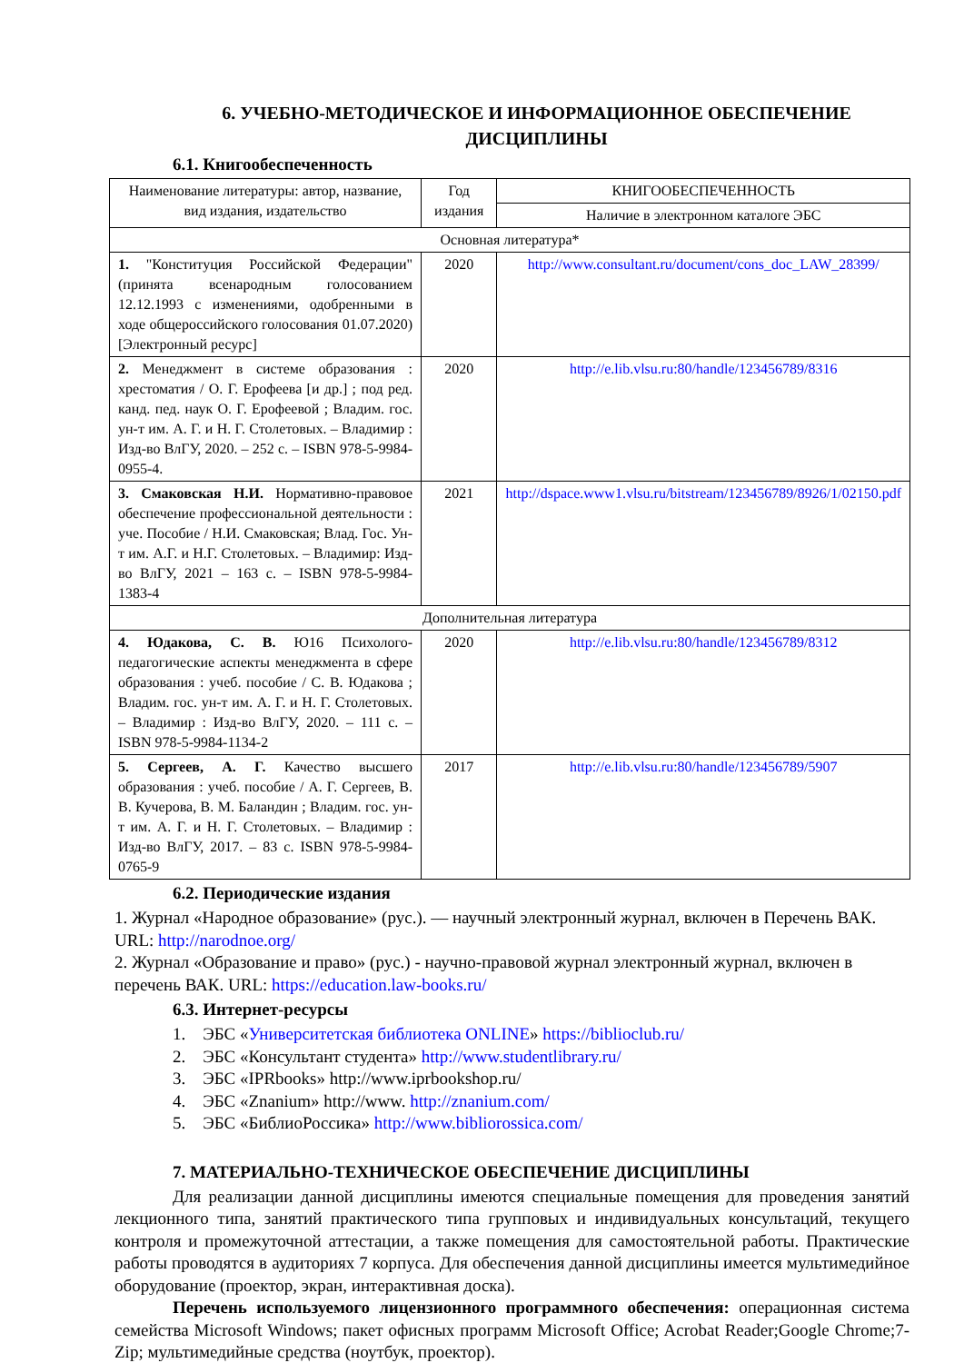6. УЧЕБНО-МЕТОДИЧЕСКОЕ И ИНФОРМАЦИОННОЕ ОБЕСПЕЧЕНИЕ ДИСЦИПЛИНЫ
6.1. Книгообеспеченность
| Наименование литературы: автор, название, вид издания, издательство | Год издания | КНИГООБЕСПЕЧЕННОСТЬ |
| --- | --- | --- |
| | | Наличие в электронном каталоге ЭБС |
| Основная литература* | | |
| 1. "Конституция Российской Федерации" (принята всенародным голосованием 12.12.1993 с изменениями, одобренными в ходе общероссийского голосования 01.07.2020) [Электронный ресурс] | 2020 | http://www.consultant.ru/document/cons_doc_LAW_28399/ |
| 2. Менеджмент в системе образования : хрестоматия / О. Г. Ерофеева [и др.] ; под ред. канд. пед. наук О. Г. Ерофеевой ; Владим. гос. ун-т им. А. Г. и Н. Г. Столетовых. – Владимир : Изд-во ВлГУ, 2020. – 252 с. – ISBN 978-5-9984-0955-4. | 2020 | http://e.lib.vlsu.ru:80/handle/123456789/8316 |
| 3. Смаковская Н.И. Нормативно-правовое обеспечение профессиональной деятельности : уче. Пособие / Н.И. Смаковская; Влад. Гос. Ун-т им. А.Г. и Н.Г. Столетовых. – Владимир: Изд-во ВлГУ, 2021 – 163 с. – ISBN 978-5-9984-1383-4 | 2021 | http://dspace.www1.vlsu.ru/bitstream/123456789/8926/1/02150.pdf |
| Дополнительная литература | | |
| 4. Юдакова, С. В. Ю16 Психолого-педагогические аспекты менеджмента в сфере образования : учеб. пособие / С. В. Юдакова ; Владим. гос. ун-т им. А. Г. и Н. Г. Столетовых. – Владимир : Изд-во ВлГУ, 2020. – 111 с. – ISBN 978-5-9984-1134-2 | 2020 | http://e.lib.vlsu.ru:80/handle/123456789/8312 |
| 5. Сергеев, А. Г. Качество высшего образования : учеб. пособие / А. Г. Сергеев, В. В. Кучерова, В. М. Баландин ; Владим. гос. ун-т им. А. Г. и Н. Г. Столетовых. – Владимир : Изд-во ВлГУ, 2017. – 83 с. ISBN 978-5-9984-0765-9 | 2017 | http://e.lib.vlsu.ru:80/handle/123456789/5907 |
6.2. Периодические издания
1. Журнал «Народное образование» (рус.). — научный электронный журнал, включен в Перечень ВАК. URL: http://narodnoe.org/
2. Журнал «Образование и право» (рус.) - научно-правовой журнал электронный журнал, включен в перечень ВАК. URL: https://education.law-books.ru/
6.3. Интернет-ресурсы
1. ЭБС «Университетская библиотека ONLINE» https://biblioclub.ru/
2. ЭБС «Консультант студента» http://www.studentlibrary.ru/
3. ЭБС «IPRbooks» http://www.iprbookshop.ru/
4. ЭБС «Znanium» http://www. http://znanium.com/
5. ЭБС «БиблиоРоссика» http://www.bibliorossica.com/
7. МАТЕРИАЛЬНО-ТЕХНИЧЕСКОЕ ОБЕСПЕЧЕНИЕ ДИСЦИПЛИНЫ
Для реализации данной дисциплины имеются специальные помещения для проведения занятий лекционного типа, занятий практического типа групповых и индивидуальных консультаций, текущего контроля и промежуточной аттестации, а также помещения для самостоятельной работы. Практические работы проводятся в аудиториях 7 корпуса. Для обеспечения данной дисциплины имеется мультимедийное оборудование (проектор, экран, интерактивная доска).
Перечень используемого лицензионного программного обеспечения: операционная система семейства Microsoft Windows; пакет офисных программ Microsoft Office; Acrobat Reader;Google Chrome;7-Zip; мультимедийные средства (ноутбук, проектор).